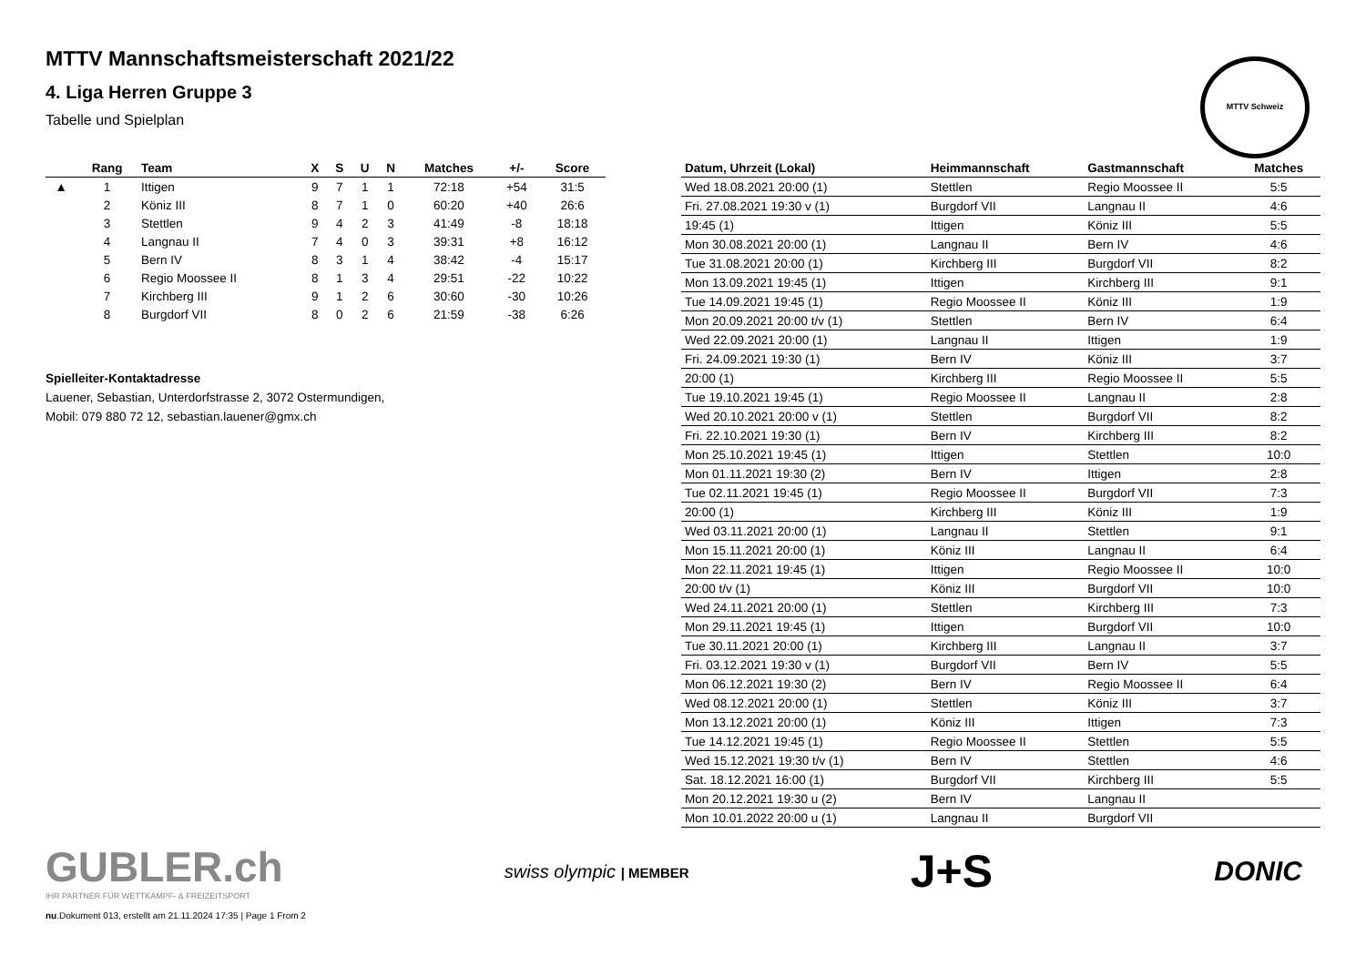MTTV Mannschaftsmeisterschaft 2021/22
4. Liga Herren Gruppe 3
Tabelle und Spielplan
MTTV Schweiz
| | Rang | Team | X | S | U | N | Matches | +/- | Score |
| --- | --- | --- | --- | --- | --- | --- | --- | --- | --- |
| ▲ | 1 | Ittigen | 9 | 7 | 1 | 1 | 72:18 | +54 | 31:5 |
| | 2 | Köniz III | 8 | 7 | 1 | 0 | 60:20 | +40 | 26:6 |
| | 3 | Stettlen | 9 | 4 | 2 | 3 | 41:49 | -8 | 18:18 |
| | 4 | Langnau II | 7 | 4 | 0 | 3 | 39:31 | +8 | 16:12 |
| | 5 | Bern IV | 8 | 3 | 1 | 4 | 38:42 | -4 | 15:17 |
| | 6 | Regio Moossee II | 8 | 1 | 3 | 4 | 29:51 | -22 | 10:22 |
| | 7 | Kirchberg III | 9 | 1 | 2 | 6 | 30:60 | -30 | 10:26 |
| | 8 | Burgdorf VII | 8 | 0 | 2 | 6 | 21:59 | -38 | 6:26 |
Spielleiter-Kontaktadresse
Lauener, Sebastian, Unterdorfstrasse 2, 3072 Ostermundigen,
Mobil: 079 880 72 12, sebastian.lauener@gmx.ch
| Datum, Uhrzeit (Lokal) | Heimmannschaft | Gastmannschaft | Matches |
| --- | --- | --- | --- |
| Wed 18.08.2021 20:00 (1) | Stettlen | Regio Moossee II | 5:5 |
| Fri. 27.08.2021 19:30 v (1) | Burgdorf VII | Langnau II | 4:6 |
| 19:45 (1) | Ittigen | Köniz III | 5:5 |
| Mon 30.08.2021 20:00 (1) | Langnau II | Bern IV | 4:6 |
| Tue 31.08.2021 20:00 (1) | Kirchberg III | Burgdorf VII | 8:2 |
| Mon 13.09.2021 19:45 (1) | Ittigen | Kirchberg III | 9:1 |
| Tue 14.09.2021 19:45 (1) | Regio Moossee II | Köniz III | 1:9 |
| Mon 20.09.2021 20:00 t/v (1) | Stettlen | Bern IV | 6:4 |
| Wed 22.09.2021 20:00 (1) | Langnau II | Ittigen | 1:9 |
| Fri. 24.09.2021 19:30 (1) | Bern IV | Köniz III | 3:7 |
| 20:00 (1) | Kirchberg III | Regio Moossee II | 5:5 |
| Tue 19.10.2021 19:45 (1) | Regio Moossee II | Langnau II | 2:8 |
| Wed 20.10.2021 20:00 v (1) | Stettlen | Burgdorf VII | 8:2 |
| Fri. 22.10.2021 19:30 (1) | Bern IV | Kirchberg III | 8:2 |
| Mon 25.10.2021 19:45 (1) | Ittigen | Stettlen | 10:0 |
| Mon 01.11.2021 19:30 (2) | Bern IV | Ittigen | 2:8 |
| Tue 02.11.2021 19:45 (1) | Regio Moossee II | Burgdorf VII | 7:3 |
| 20:00 (1) | Kirchberg III | Köniz III | 1:9 |
| Wed 03.11.2021 20:00 (1) | Langnau II | Stettlen | 9:1 |
| Mon 15.11.2021 20:00 (1) | Köniz III | Langnau II | 6:4 |
| Mon 22.11.2021 19:45 (1) | Ittigen | Regio Moossee II | 10:0 |
| 20:00 t/v (1) | Köniz III | Burgdorf VII | 10:0 |
| Wed 24.11.2021 20:00 (1) | Stettlen | Kirchberg III | 7:3 |
| Mon 29.11.2021 19:45 (1) | Ittigen | Burgdorf VII | 10:0 |
| Tue 30.11.2021 20:00 (1) | Kirchberg III | Langnau II | 3:7 |
| Fri. 03.12.2021 19:30 v (1) | Burgdorf VII | Bern IV | 5:5 |
| Mon 06.12.2021 19:30 (2) | Bern IV | Regio Moossee II | 6:4 |
| Wed 08.12.2021 20:00 (1) | Stettlen | Köniz III | 3:7 |
| Mon 13.12.2021 20:00 (1) | Köniz III | Ittigen | 7:3 |
| Tue 14.12.2021 19:45 (1) | Regio Moossee II | Stettlen | 5:5 |
| Wed 15.12.2021 19:30 t/v (1) | Bern IV | Stettlen | 4:6 |
| Sat. 18.12.2021 16:00 (1) | Burgdorf VII | Kirchberg III | 5:5 |
| Mon 20.12.2021 19:30 u (2) | Bern IV | Langnau II | |
| Mon 10.01.2022 20:00 u (1) | Langnau II | Burgdorf VII | |
GUBLER.ch
IHR PARTNER FÜR WETTKAMPF- & FREIZEITSPORT
swiss olympic | MEMBER
J+S
DONIC
nu.Dokument 013, erstellt am 21.11.2024 17:35 | Page 1 From 2